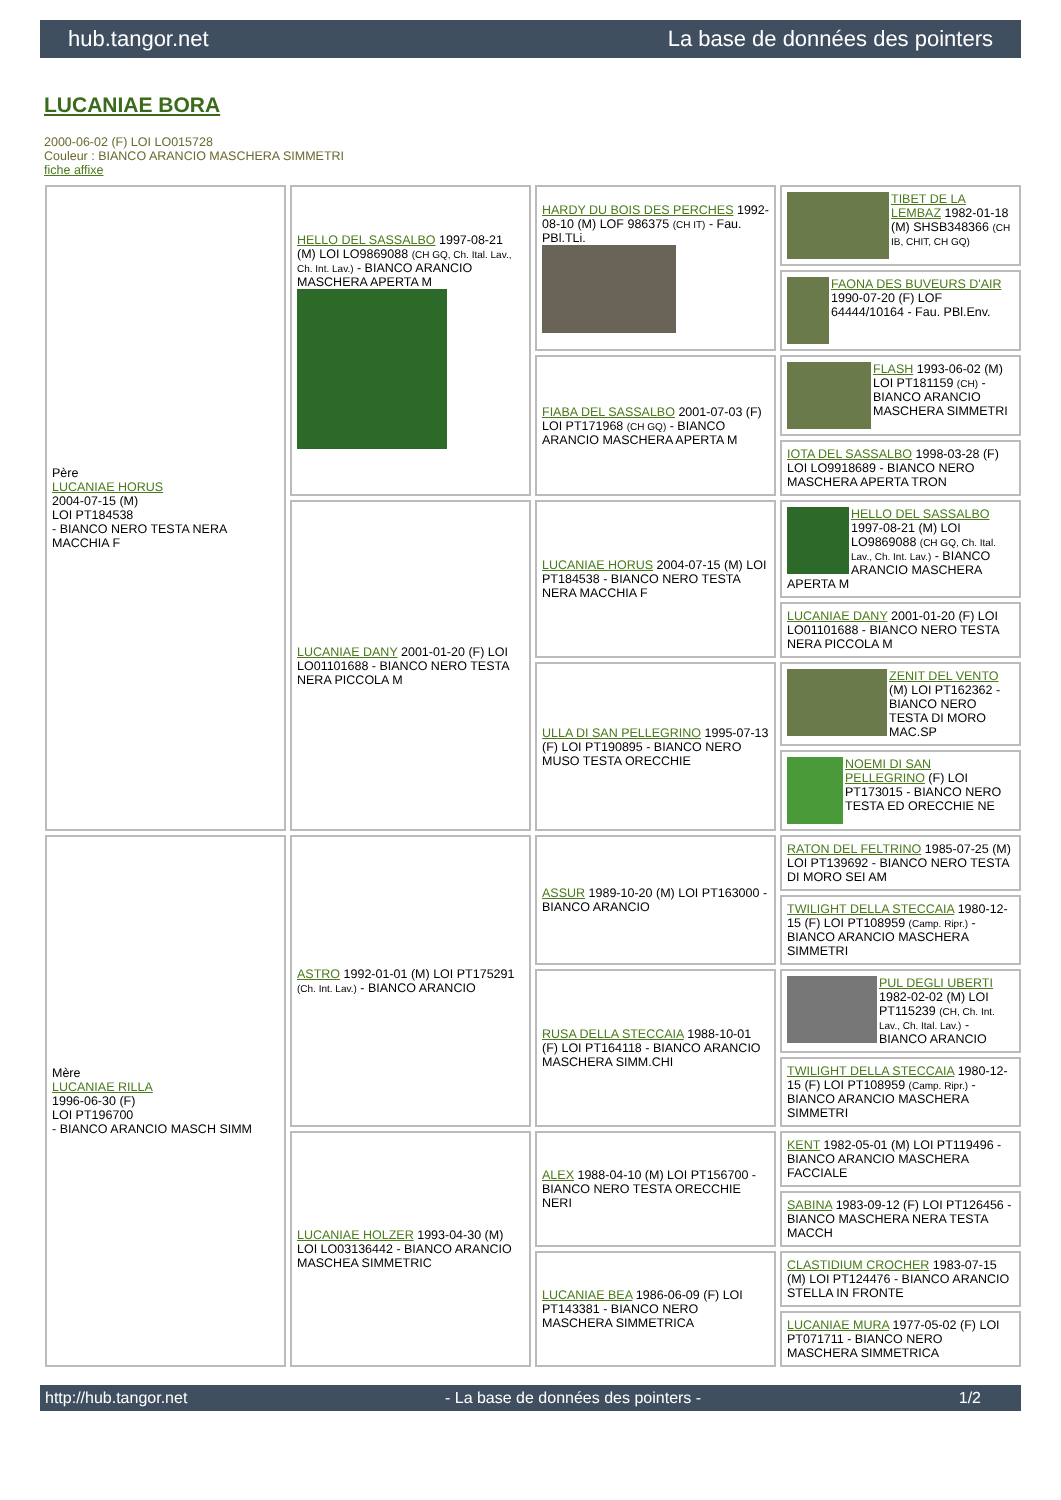hub.tangor.net La base de données des pointers
LUCANIAE BORA
2000-06-02 (F) LOI LO015728
Couleur : BIANCO ARANCIO MASCHERA SIMMETRI
fiche affixe
| Père LUCANIAE HORUS 2004-07-15 (M) LOI PT184538 - BIANCO NERO TESTA NERA MACCHIA F | HELLO DEL SASSALBO 1997-08-21 (M) LOI LO9869088 (CH GQ, Ch. Ital. Lav., Ch. Int. Lav.) - BIANCO ARANCIO MASCHERA APERTA M | HARDY DU BOIS DES PERCHES 1992-08-10 (M) LOF 986375 (CH IT) - Fau. PBl.TLi. | TIBET DE LA LEMBAZ 1982-01-18 (M) SHSB348366 (CH IB, CHIT, CH GQ) |
| | | | FAONA DES BUVEURS D'AIR 1990-07-20 (F) LOF 64444/10164 - Fau. PBl.Env. |
| | | FIABA DEL SASSALBO 2001-07-03 (F) LOI PT171968 (CH GQ) - BIANCO ARANCIO MASCHERA APERTA M | FLASH 1993-06-02 (M) LOI PT181159 (CH) - BIANCO ARANCIO MASCHERA SIMMETRI |
| | | | IOTA DEL SASSALBO 1998-03-28 (F) LOI LO9918689 - BIANCO NERO MASCHERA APERTA TRON |
| | LUCANIAE DANY 2001-01-20 (F) LOI LO01101688 - BIANCO NERO TESTA NERA PICCOLA M | LUCANIAE HORUS 2004-07-15 (M) LOI PT184538 - BIANCO NERO TESTA NERA MACCHIA F | HELLO DEL SASSALBO 1997-08-21 (M) LOI LO9869088 (CH GQ, Ch. Ital. Lav., Ch. Int. Lav.) - BIANCO ARANCIO MASCHERA APERTA M |
| | | | LUCANIAE DANY 2001-01-20 (F) LOI LO01101688 - BIANCO NERO TESTA NERA PICCOLA M |
| | | ULLA DI SAN PELLEGRINO 1995-07-13 (F) LOI PT190895 - BIANCO NERO MUSO TESTA ORECCHIE | ZENIT DEL VENTO (M) LOI PT162362 - BIANCO NERO TESTA DI MORO MAC.SP |
| | | | NOEMI DI SAN PELLEGRINO (F) LOI PT173015 - BIANCO NERO TESTA ED ORECCHIE NE |
| Mère LUCANIAE RILLA 1996-06-30 (F) LOI PT196700 - BIANCO ARANCIO MASCH SIMM | ASTRO 1992-01-01 (M) LOI PT175291 (Ch. Int. Lav.) - BIANCO ARANCIO | ASSUR 1989-10-20 (M) LOI PT163000 - BIANCO ARANCIO | RATON DEL FELTRINO 1985-07-25 (M) LOI PT139692 - BIANCO NERO TESTA DI MORO SEI AM |
| | | | TWILIGHT DELLA STECCAIA 1980-12-15 (F) LOI PT108959 (Camp. Ripr.) - BIANCO ARANCIO MASCHERA SIMMETRI |
| | | RUSA DELLA STECCAIA 1988-10-01 (F) LOI PT164118 - BIANCO ARANCIO MASCHERA SIMM.CHI | PUL DEGLI UBERTI 1982-02-02 (M) LOI PT115239 (CH, Ch. Int. Lav., Ch. Ital. Lav.) - BIANCO ARANCIO |
| | | | TWILIGHT DELLA STECCAIA 1980-12-15 (F) LOI PT108959 (Camp. Ripr.) - BIANCO ARANCIO MASCHERA SIMMETRI |
| | LUCANIAE HOLZER 1993-04-30 (M) LOI LO03136442 - BIANCO ARANCIO MASCHEA SIMMETRIC | ALEX 1988-04-10 (M) LOI PT156700 - BIANCO NERO TESTA ORECCHIE NERI | KENT 1982-05-01 (M) LOI PT119496 - BIANCO ARANCIO MASCHERA FACCIALE |
| | | | SABINA 1983-09-12 (F) LOI PT126456 - BIANCO MASCHERA NERA TESTA MACCH |
| | | LUCANIAE BEA 1986-06-09 (F) LOI PT143381 - BIANCO NERO MASCHERA SIMMETRICA | CLASTIDIUM CROCHER 1983-07-15 (M) LOI PT124476 - BIANCO ARANCIO STELLA IN FRONTE |
| | | | LUCANIAE MURA 1977-05-02 (F) LOI PT071711 - BIANCO NERO MASCHERA SIMMETRICA |
http://hub.tangor.net - La base de données des pointers - 1/2